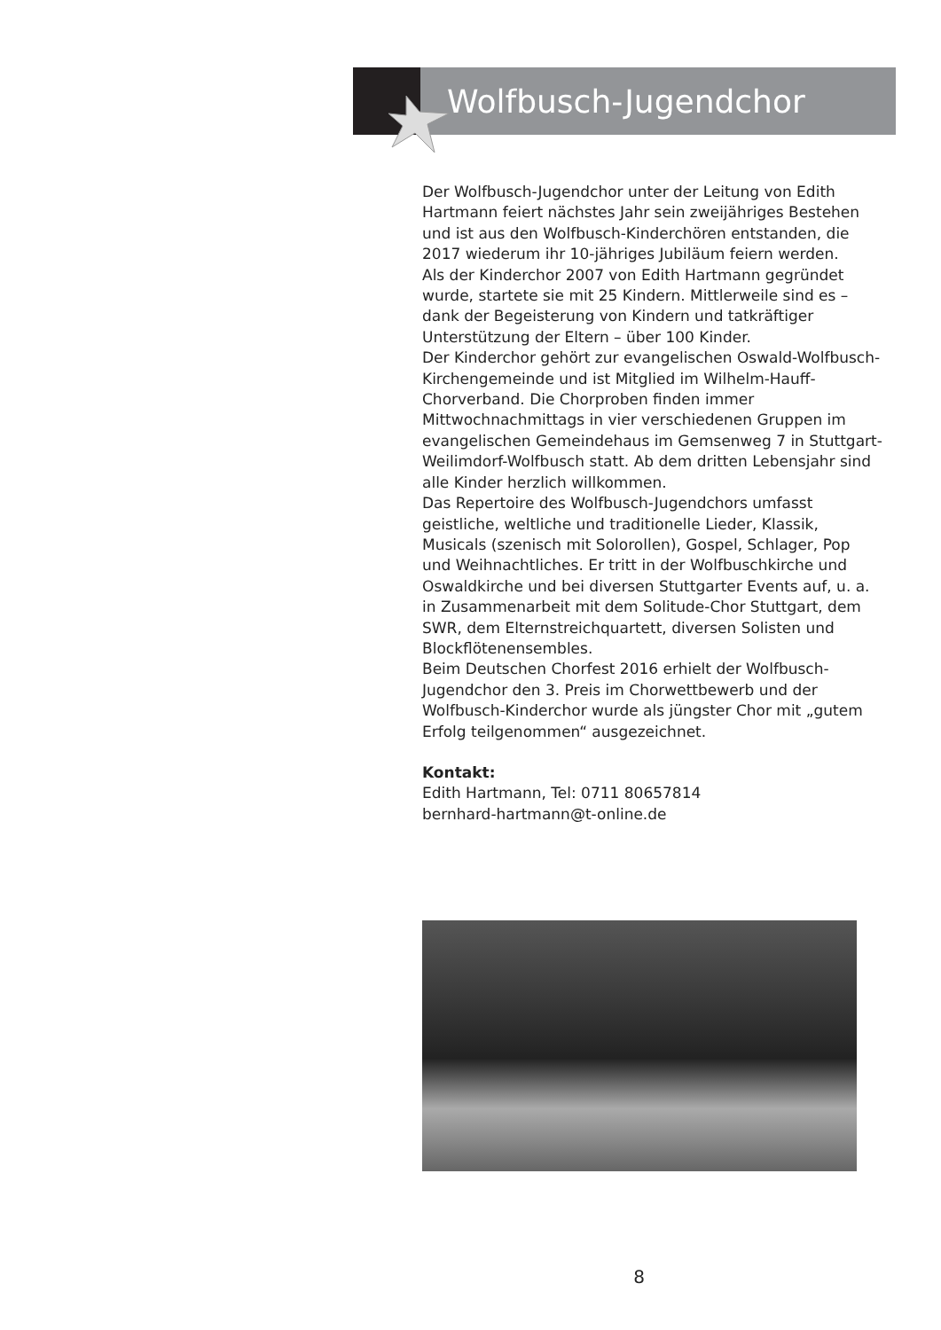Wolfbusch-Jugendchor
Der Wolfbusch-Jugendchor unter der Leitung von Edith Hartmann feiert nächstes Jahr sein zweijähriges Bestehen und ist aus den Wolfbusch-Kinderchören entstanden, die 2017 wiederum ihr 10-jähriges Jubiläum feiern werden.
Als der Kinderchor 2007 von Edith Hartmann gegründet wurde, startete sie mit 25 Kindern. Mittlerweile sind es – dank der Begeisterung von Kindern und tatkräftiger Unterstützung der Eltern – über 100 Kinder.
Der Kinderchor gehört zur evangelischen Oswald-Wolfbusch-Kirchengemeinde und ist Mitglied im Wilhelm-Hauff-Chorverband. Die Chorproben finden immer Mittwochnachmittags in vier verschiedenen Gruppen im evangelischen Gemeindehaus im Gemsenweg 7 in Stuttgart-Weilimdorf-Wolfbusch statt. Ab dem dritten Lebensjahr sind alle Kinder herzlich willkommen.
Das Repertoire des Wolfbusch-Jugendchors umfasst geistliche, weltliche und traditionelle Lieder, Klassik, Musicals (szenisch mit Solorollen), Gospel, Schlager, Pop und Weihnachtliches. Er tritt in der Wolfbuschkirche und Oswaldkirche und bei diversen Stuttgarter Events auf, u. a. in Zusammenarbeit mit dem Solitude-Chor Stuttgart, dem SWR, dem Elternstreichquartett, diversen Solisten und Blockflötenensembles.
Beim Deutschen Chorfest 2016 erhielt der Wolfbusch-Jugendchor den 3. Preis im Chorwettbewerb und der Wolfbusch-Kinderchor wurde als jüngster Chor mit „gutem Erfolg teilgenommen“ ausgezeichnet.
Kontakt:
Edith Hartmann, Tel: 0711 80657814
bernhard-hartmann@t-online.de
8